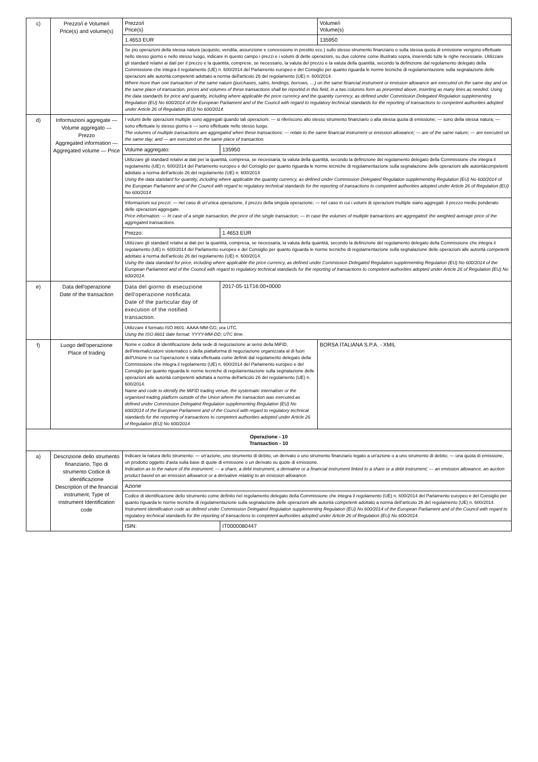| c) | Prezzo/i e Volume/i Price(s) and volume(s) | Prezzo/i Price(s) | | Volume/i Volume(s) |
| | | 1.4653 EUR | | 135950 |
| | | Se più operazioni della stessa natura (acquisto, vendita, assunzione e concessione in prestito ecc.) sullo stesso strumento finanziario o sulla stessa quota di emissione vengono effettuate nello stesso giorno e nello stesso luogo, indicare in questo campo i prezzi e i volumi di dette operazioni, su due colonne come illustrato sopra, inserendo tutte le righe necessarie. Utilizzare gli standard relativi ai dati per il prezzo e la quantità, comprese, se necessario, la valuta del prezzo e la valuta della quantità, secondo la definizione dal regolamento delegato della Commissione che integra il regolamento (UE) n. 600/2014 del Parlamento europeo e del Consiglio per quanto riguarda le norme tecniche di regolamentazione sulla segnalazione delle operazioni alle autorità competenti adottato a norma dell'articolo 26 del regolamento (UE) n. 600/2014. Where more than one transaction of the same nature (purchases, sales, lendings, borrows, …) on the same financial instrument or emission allowance are executed on the same day and on the same place of transaction, prices and volumes of these transactions shall be reported in this field, in a two columns form as presented above, inserting as many lines as needed. Using the data standards for price and quantity, including where applicable the price currency and the quantity currency, as defined under Commission Delegated Regulation supplementing Regulation (EU) No 600/2014 of the European Parliament and of the Council with regard to regulatory technical standards for the reporting of transactions to competent authorities adopted under Article 26 of Regulation (EU) No 600/2014. | | |
| d) | Informazioni aggregate — Volume aggregato — Prezzo Aggregated information — Aggregated volume — Price | I volumi delle operazioni multiple sono aggregati quando tali operazioni: — si riferiscono allo stesso strumento finanziario o alla stessa quota di emissione; — sono della stessa natura; — sono effettuate lo stesso giorno e — sono effettuate nello stesso luogo. The volumes of multiple transactions are aggregated when these transactions: — relate to the same financial instrument or emission allowance; — are of the same nature; — are executed on the same day; and — are executed on the same place of transaction. | | |
| | | Volume aggregato: | 135950 | |
| | | Utilizzare gli standard relativi ai dati per la quantità, compresa, se necessaria, la valuta della quantità, secondo la definizione del regolamento delegato della Commissione che integra il regolamento (UE) n. 600/2014 del Parlamento europeo e del Consiglio per quanto riguarda le norme tecniche di regolamentazione sulla segnalazione delle operazioni alle autoritàcompetenti adottato a norma dell'articolo 26 del regolamento (UE) n. 600/2014 Using the data standard for quantity, including where applicable the quantity currency, as defined under Commission Delegated Regulation supplementing Regulation (EU) No 600/2014 of the European Parliament and of the Council with regard to regulatory technical standards for the reporting of transactions to competent authorities adopted under Article 26 of Regulation (EU) No 600/2014 | | |
| | | Informazioni sui prezzi: — nel caso di un'unica operazione, il prezzo della singola operazione; — nel caso in cui i volumi di operazioni multiple siano aggregati: il prezzo medio ponderato delle operazioni aggregate. Price information: — In case of a single transaction, the price of the single transaction; — In case the volumes of multiple transactions are aggregated: the weighted average price of the aggregated transactions. | | |
| | | Prezzo: | 1.4653 EUR | |
| | | Utilizzare gli standard relativi ai dati per la quantità, compresa, se necessaria, la valuta della quantità, secondo la definizione del regolamento delegato della Commissione che integra il regolamento (UE) n. 600/2014 del Parlamento europeo e del Consiglio per quanto riguarda le norme tecniche di regolamentazione sulla segnalazione delle operazioni alle autorità competenti adottato a norma dell'articolo 26 del regolamento (UE) n. 600/2014. Using the data standard for price, including where applicable the price currency, as defined under Commission Delegated Regulation supplementing Regulation (EU) No 600/2014 of the European Parliament and of the Council with regard to regulatory technical standards for the reporting of transactions to competent authorities adopted under Article 26 of Regulation (EU) No 600/2014. | | |
| e) | Data dell'operazione Date of the transaction | Data del giorno di esecuzione dell'operazione notificata. Date of the particular day of execution of the notified transaction. | 2017-05-11T16:00+0000 | |
| | | Utilizzare il formato ISO 8601: AAAA-MM-GG; ora UTC. Using the ISO 8601 date format: YYYY-MM-DD; UTC time. | | |
| f) | Luogo dell'operazione Place of trading | Nome e codice di identificazione della sede di negoziazione ai sensi della MiFID, dell'internalizzatore sistematico o della piattaforma di negoziazione organizzata al di fuori dell'Unione in cui l'operazione è stata effettuata come definiti dal regolamento delegato della Commissione che integra il regolamento (UE) n. 600/2014 del Parlamento europeo e del Consiglio per quanto riguarda le norme tecniche di regolamentazione sulla segnalazione delle operazioni alle autorità competenti adottata a norma dell'articolo 26 del regolamento (UE) n. 600/2014. Name and code to identify the MiFID trading venue, the systematic internaliser or the organised trading platform outside of the Union where the transaction was executed as defined under Commission Delegated Regulation supplementing Regulation (EU) No 600/2014 of the European Parliament and of the Council with regard to regulatory technical standards for the reporting of transactions to competent authorities adopted under Article 26 of Regulation (EU) No 600/2014 | | BORSA ITALIANA S.P.A. - XMIL |
| Operazione - 10 Transaction - 10 | | | | |
| a) | Descrizione dello strumento finanziario, Tipo di strumento Codice di identificazione Description of the financial instrument, Type of instrument Identification code | Indicare la natura dello strumento: — un'azione, uno strumento di debito, un derivato o uno strumento finanziario legato a un'azione o a uno strumento di debito; — una quota di emissione, un prodotto oggetto d'asta sulla base di quote di emissione o un derivato su quote di emissione. Indication as to the nature of the instrument: — a share, a debt instrument, a derivative or a financial instrument linked to a share or a debt instrument; — an emission allowance, an auction product based on an emission allowance or a derivative relating to an emission allowance. | | |
| | | Azione | | |
| | | Codice di identificazione dello strumento come definito nel regolamento delegato della Commissione che integra il regolamento (UE) n. 600/2014 del Parlamento europeo e del Consiglio per quanto riguarda le norme tecniche di regolamentazione sulla segnalazione delle operazioni alle autorità competenti adottato a norma dell'articolo 26 del regolamento (UE) n. 600/2014. Instrument identification code as defined under Commission Delegated Regulation supplementing Regulation (EU) No 600/2014 of the European Parliament and of the Council with regard to regulatory technical standards for the reporting of transactions to competent authorities adopted under Article 26 of Regulation (EU) No 600/2014. | | |
| | | ISIN: | IT0000080447 | |